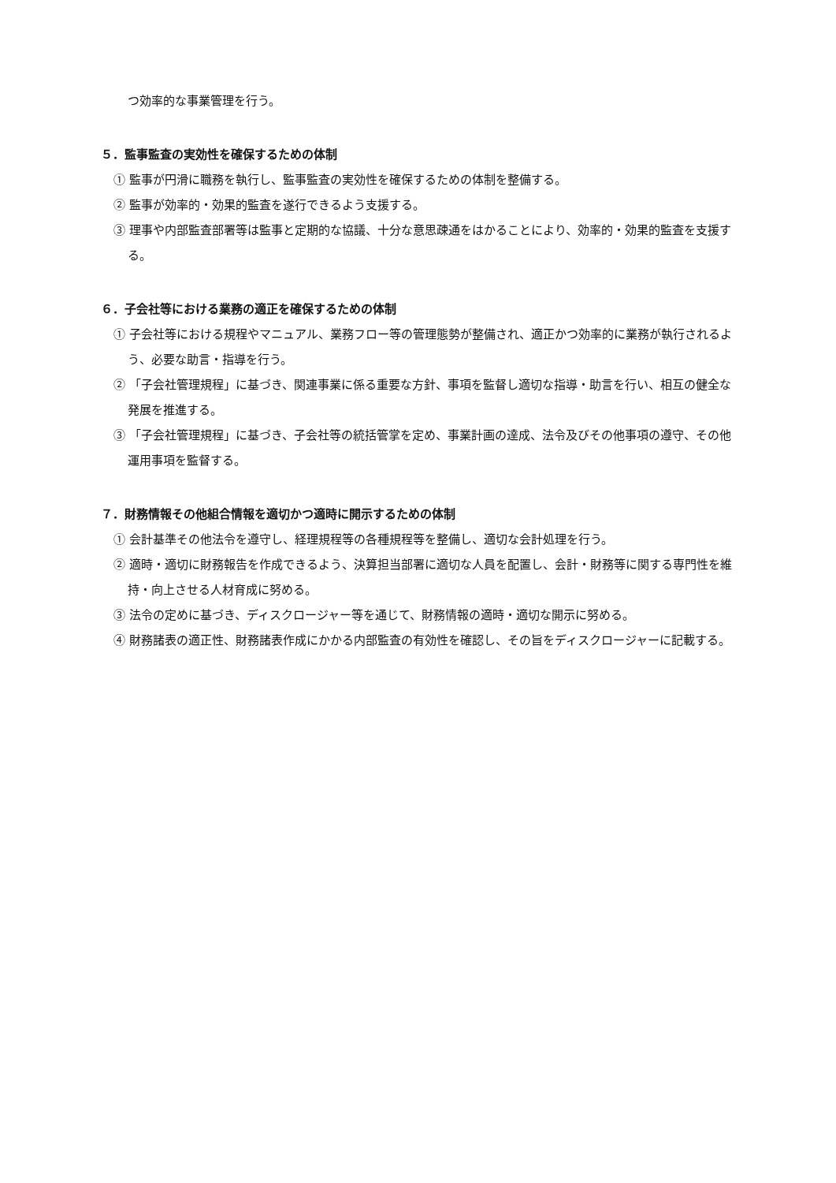つ効率的な事業管理を行う。
５．監事監査の実効性を確保するための体制
① 監事が円滑に職務を執行し、監事監査の実効性を確保するための体制を整備する。
② 監事が効率的・効果的監査を遂行できるよう支援する。
③ 理事や内部監査部署等は監事と定期的な協議、十分な意思疎通をはかることにより、効率的・効果的監査を支援する。
６．子会社等における業務の適正を確保するための体制
① 子会社等における規程やマニュアル、業務フロー等の管理態勢が整備され、適正かつ効率的に業務が執行されるよう、必要な助言・指導を行う。
② 「子会社管理規程」に基づき、関連事業に係る重要な方針、事項を監督し適切な指導・助言を行い、相互の健全な発展を推進する。
③ 「子会社管理規程」に基づき、子会社等の統括管掌を定め、事業計画の達成、法令及びその他事項の遵守、その他運用事項を監督する。
７．財務情報その他組合情報を適切かつ適時に開示するための体制
① 会計基準その他法令を遵守し、経理規程等の各種規程等を整備し、適切な会計処理を行う。
② 適時・適切に財務報告を作成できるよう、決算担当部署に適切な人員を配置し、会計・財務等に関する専門性を維持・向上させる人材育成に努める。
③ 法令の定めに基づき、ディスクロージャー等を通じて、財務情報の適時・適切な開示に努める。
④ 財務諸表の適正性、財務諸表作成にかかる内部監査の有効性を確認し、その旨をディスクロージャーに記載する。